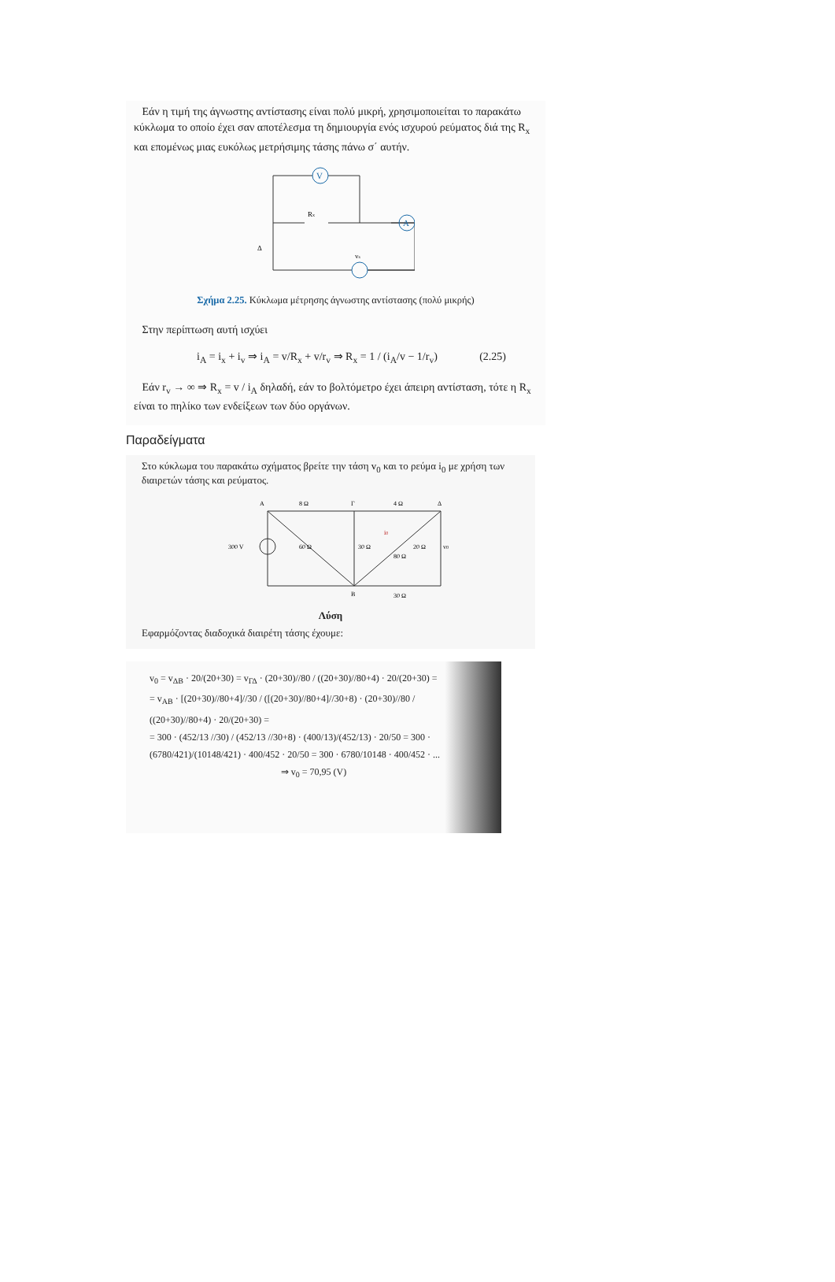Εάν η τιμή της άγνωστης αντίστασης είναι πολύ μικρή, χρησιμοποιείται το παρακάτω κύκλωμα το οποίο έχει σαν αποτέλεσμα τη δημιουργία ενός ισχυρού ρεύματος διά της R<sub>x</sub> και επομένως μιας ευκόλως μετρήσιμης τάσης πάνω σ΄ αυτήν.
V
A
Rx
Δ
vs
Σχήμα 2.25. Κύκλωμα μέτρησης άγνωστης αντίστασης (πολύ μικρής)
Στην περίπτωση αυτή ισχύει
i<sub>A</sub> = i<sub>x</sub> + i<sub>v</sub> ⇒ i<sub>A</sub> = v/R<sub>x</sub> + v/r<sub>v</sub> ⇒ R<sub>x</sub> = 1 / (i<sub>A</sub>/v − 1/r<sub>v</sub>) (2.25)
Εάν r<sub>v</sub> → ∞ ⇒ R<sub>x</sub> = v / i<sub>A</sub> δηλαδή, εάν το βολτόμετρο έχει άπειρη αντίσταση, τότε η R<sub>x</sub> είναι το πηλίκο των ενδείξεων των δύο οργάνων.
Παραδείγματα
Στο κύκλωμα του παρακάτω σχήματος βρείτε την τάση v<sub>0</sub> και το ρεύμα i<sub>0</sub> με χρήση των διαιρετών τάσης και ρεύματος.
A
8 Ω
Γ
4 Ω
Δ
300 V
60 Ω
30 Ω
80 Ω
20 Ω
v0
i0
B
30 Ω
Λύση
Εφαρμόζοντας διαδοχικά διαιρέτη τάσης έχουμε:
v<sub>0</sub> = v<sub>ΔΒ</sub> · 20/(20+30) = v<sub>ΓΔ</sub> · (20+30)//80 / ((20+30)//80+4) · 20/(20+30) =
= v<sub>AB</sub> · [(20+30)//80+4]//30 / ([(20+30)//80+4]//30+8) · (20+30)//80 / ((20+30)//80+4) · 20/(20+30) =
= 300 · (452/13 //30) / (452/13 //30+8) · (400/13)/(452/13) · 20/50 = 300 · (6780/421)/(10148/421) · 400/452 · 20/50 = 300 · 6780/10148 · 400/452 · ...
⇒ v<sub>0</sub> = 70,95 (V)